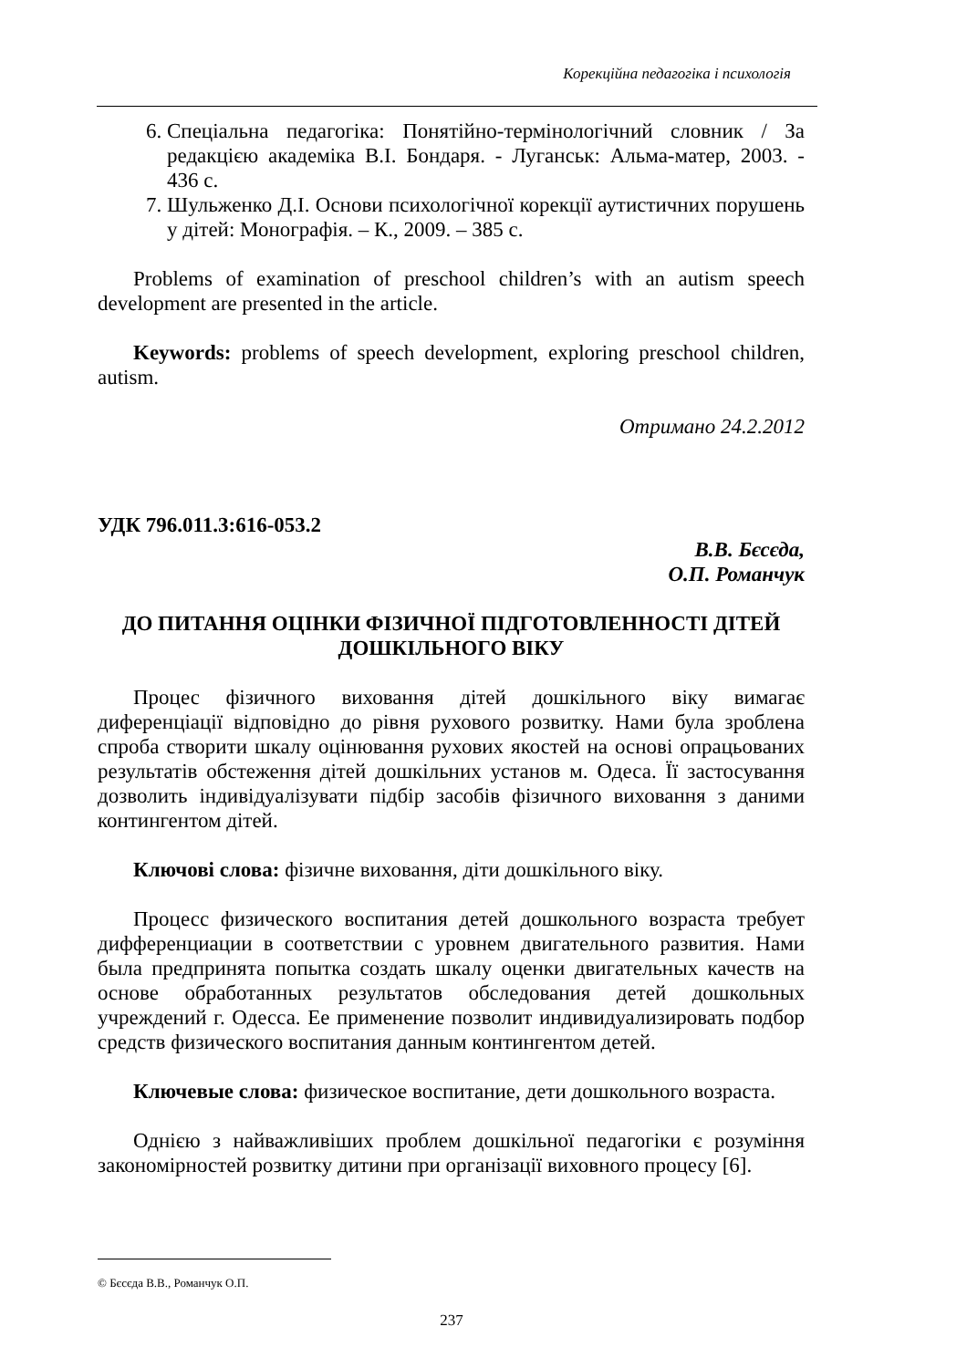Корекційна педагогіка і психологія
6. Спеціальна педагогіка: Понятійно-термінологічний словник / За редакцією академіка В.І. Бондаря. - Луганськ: Альма-матер, 2003. - 436 с.
7. Шульженко Д.І. Основи психологічної корекції аутистичних порушень у дітей: Монографія. – К., 2009. – 385 с.
Problems of examination of preschool children’s with an autism speech development are presented in the article.
Keywords: problems of speech development, exploring preschool children, autism.
Отримано 24.2.2012
УДК 796.011.3:616-053.2
В.В. Бєсєда,
О.П. Романчук
ДО ПИТАННЯ ОЦІНКИ ФІЗИЧНОЇ ПІДГОТОВЛЕННОСТІ ДІТЕЙ ДОШКІЛЬНОГО ВІКУ
Процес фізичного виховання дітей дошкільного віку вимагає диференціації відповідно до рівня рухового розвитку. Нами була зроблена спроба створити шкалу оцінювання рухових якостей на основі опрацьованих результатів обстеження дітей дошкільних установ м. Одеса. Її застосування дозволить індивідуалізувати підбір засобів фізичного виховання з даними контингентом дітей.
Ключові слова: фізичне виховання, діти дошкільного віку.
Процесс физического воспитания детей дошкольного возраста требует дифференциации в соответствии с уровнем двигательного развития. Нами была предпринята попытка создать шкалу оценки двигательных качеств на основе обработанных результатов обследования детей дошкольных учреждений г. Одесса. Ее применение позволит индивидуализировать подбор средств физического воспитания данным контингентом детей.
Ключевые слова: физическое воспитание, дети дошкольного возраста.
Однією з найважливіших проблем дошкільної педагогіки є розуміння закономірностей розвитку дитини при організації виховного процесу [6].
© Бєсєда В.В., Романчук О.П.
237